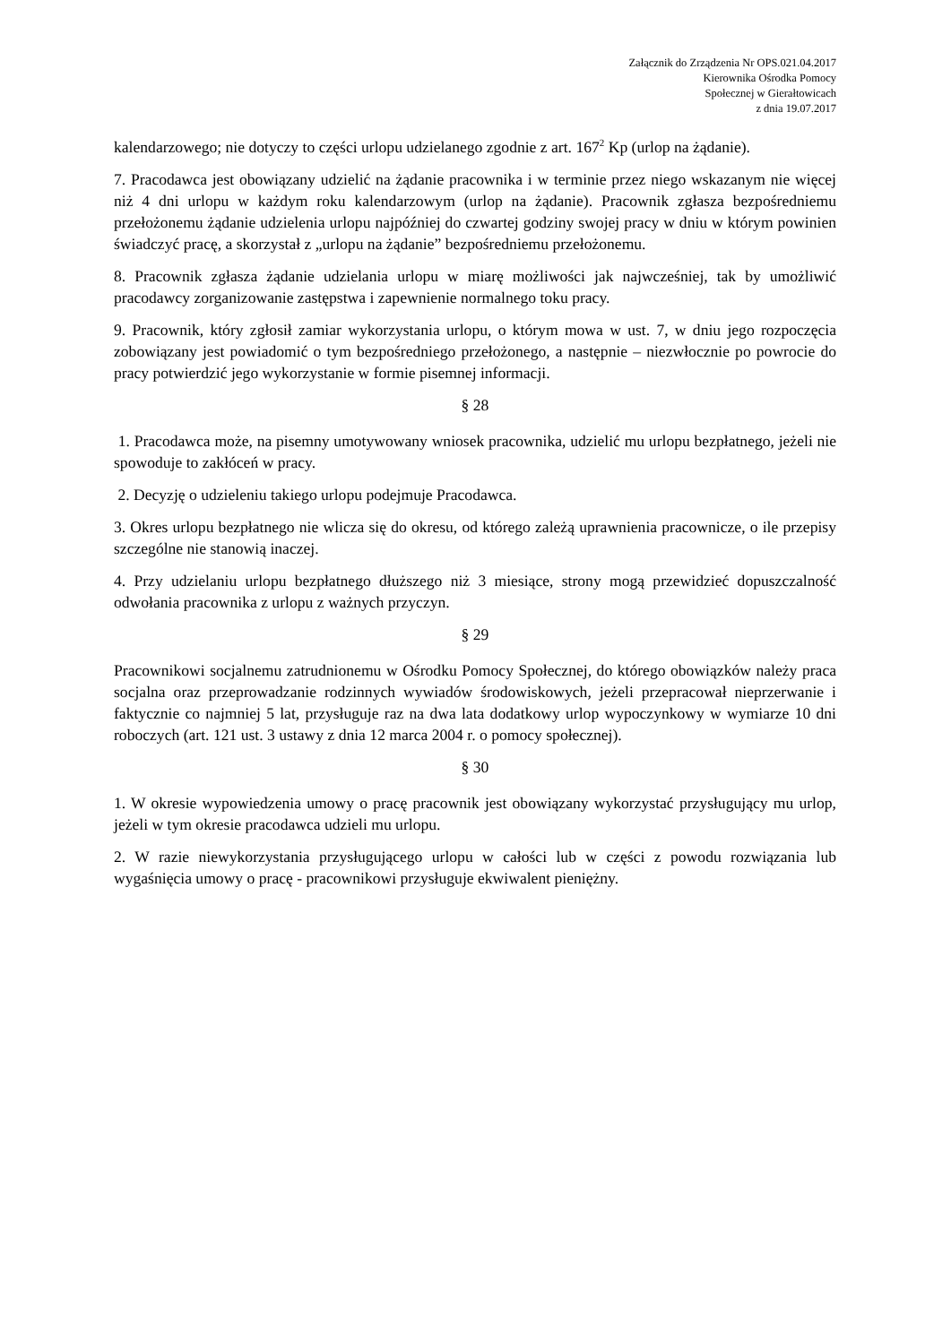Załącznik do Zrządzenia Nr OPS.021.04.2017
Kierownika Ośrodka Pomocy
Społecznej w Gierałtowicach
z dnia 19.07.2017
kalendarzowego; nie dotyczy to części urlopu udzielanego zgodnie z art. 167<sup>2</sup> Kp (urlop na żądanie).
7. Pracodawca jest obowiązany udzielić na żądanie pracownika i w terminie przez niego wskazanym nie więcej niż 4 dni urlopu w każdym roku kalendarzowym (urlop na żądanie). Pracownik zgłasza bezpośredniemu przełożonemu żądanie udzielenia urlopu najpóźniej do czwartej godziny swojej pracy w dniu w którym powinien świadczyć pracę, a skorzystał z „urlopu na żądanie” bezpośredniemu przełożonemu.
8. Pracownik zgłasza żądanie udzielania urlopu w miarę możliwości jak najwcześniej, tak by umożliwić pracodawcy zorganizowanie zastępstwa i zapewnienie normalnego toku pracy.
9. Pracownik, który zgłosił zamiar wykorzystania urlopu, o którym mowa w ust. 7, w dniu jego rozpoczęcia zobowiązany jest powiadomić o tym bezpośredniego przełożonego, a następnie – niezwłocznie po powrocie do pracy potwierdzić jego wykorzystanie w formie pisemnej informacji.
§ 28
1. Pracodawca może, na pisemny umotywowany wniosek pracownika, udzielić mu urlopu bezpłatnego, jeżeli nie spowoduje to zakłóceń w pracy.
2. Decyzję o udzieleniu takiego urlopu podejmuje Pracodawca.
3. Okres urlopu bezpłatnego nie wlicza się do okresu, od którego zależą uprawnienia pracownicze, o ile przepisy szczególne nie stanowią inaczej.
4. Przy udzielaniu urlopu bezpłatnego dłuższego niż 3 miesiące, strony mogą przewidzieć dopuszczalność odwołania pracownika z urlopu z ważnych przyczyn.
§ 29
Pracownikowi socjalnemu zatrudnionemu w Ośrodku Pomocy Społecznej, do którego obowiązków należy praca socjalna oraz przeprowadzanie rodzinnych wywiadów środowiskowych, jeżeli przepracował nieprzerwanie i faktycznie co najmniej 5 lat, przysługuje raz na dwa lata dodatkowy urlop wypoczynkowy w wymiarze 10 dni roboczych (art. 121 ust. 3 ustawy z dnia 12 marca 2004 r. o pomocy społecznej).
§ 30
1. W okresie wypowiedzenia umowy o pracę pracownik jest obowiązany wykorzystać przysługujący mu urlop, jeżeli w tym okresie pracodawca udzieli mu urlopu.
2. W razie niewykorzystania przysługującego urlopu w całości lub w części z powodu rozwiązania lub wygaśnięcia umowy o pracę - pracownikowi przysługuje ekwiwalent pieniężny.